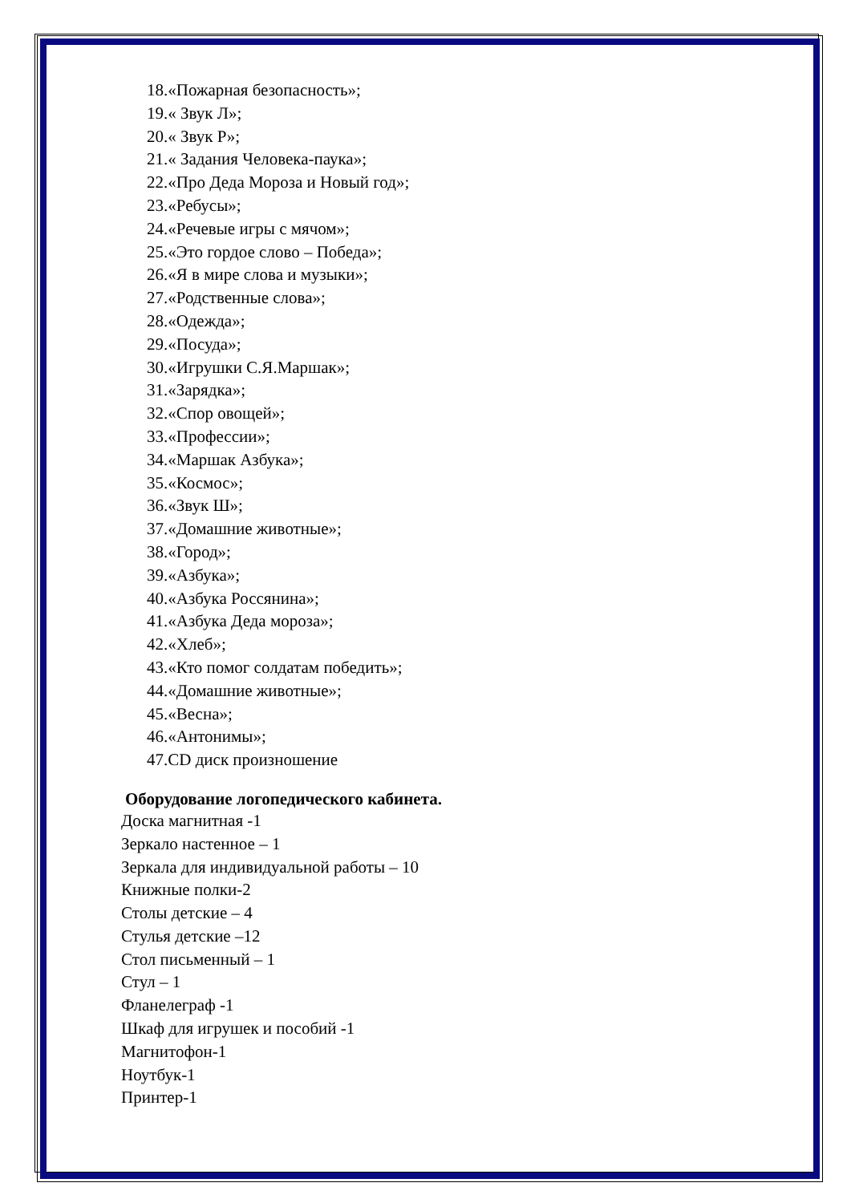18.«Пожарная безопасность»;
19.« Звук Л»;
20.« Звук Р»;
21.« Задания Человека-паука»;
22.«Про Деда Мороза и Новый год»;
23.«Ребусы»;
24.«Речевые игры с мячом»;
25.«Это гордое слово – Победа»;
26.«Я в мире слова и музыки»;
27.«Родственные слова»;
28.«Одежда»;
29.«Посуда»;
30.«Игрушки С.Я.Маршак»;
31.«Зарядка»;
32.«Спор овощей»;
33.«Профессии»;
34.«Маршак Азбука»;
35.«Космос»;
36.«Звук Ш»;
37.«Домашние животные»;
38.«Город»;
39.«Азбука»;
40.«Азбука Россянина»;
41.«Азбука Деда мороза»;
42.«Хлеб»;
43.«Кто помог солдатам победить»;
44.«Домашние животные»;
45.«Весна»;
46.«Антонимы»;
47.CD диск произношение
Оборудование логопедического кабинета.
Доска магнитная -1
Зеркало настенное – 1
Зеркала для индивидуальной работы – 10
Книжные полки-2
Столы детские – 4
Стулья детские –12
Стол письменный – 1
Стул – 1
Фланелеграф -1
Шкаф для игрушек и пособий -1
Магнитофон-1
Ноутбук-1
Принтер-1